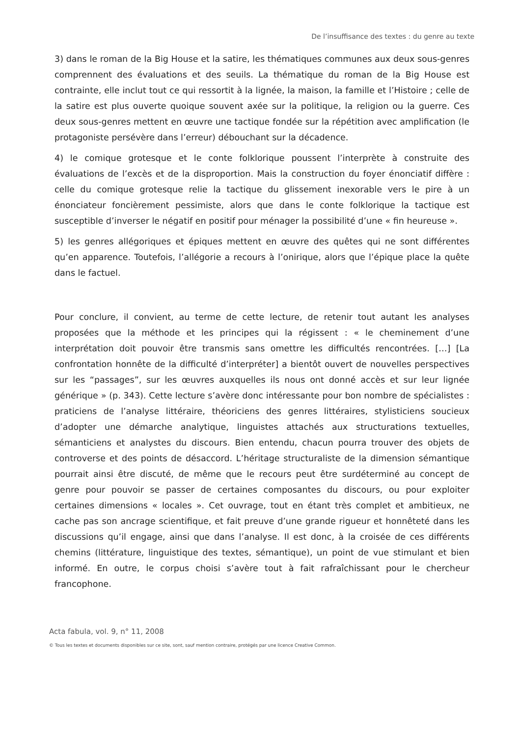De l’insuffisance des textes : du genre au texte
3) dans le roman de la Big House et la satire, les thématiques communes aux deux sous-genres comprennent des évaluations et des seuils. La thématique du roman de la Big House est contrainte, elle inclut tout ce qui ressortit à la lignée, la maison, la famille et l’Histoire ; celle de la satire est plus ouverte quoique souvent axée sur la politique, la religion ou la guerre. Ces deux sous-genres mettent en œuvre une tactique fondée sur la répétition avec amplification (le protagoniste persévère dans l’erreur) débouchant sur la décadence.
4) le comique grotesque et le conte folklorique poussent l’interprète à construite des évaluations de l’excès et de la disproportion. Mais la construction du foyer énonciatif diffère : celle du comique grotesque relie la tactique du glissement inexorable vers le pire à un énonciateur foncièrement pessimiste, alors que dans le conte folklorique la tactique est susceptible d’inverser le négatif en positif pour ménager la possibilité d’une « fin heureuse ».
5) les genres allégoriques et épiques mettent en œuvre des quêtes qui ne sont différentes qu’en apparence. Toutefois, l’allégorie a recours à l’onirique, alors que l’épique place la quête dans le factuel.
Pour conclure, il convient, au terme de cette lecture, de retenir tout autant les analyses proposées que la méthode et les principes qui la régissent : « le cheminement d’une interprétation doit pouvoir être transmis sans omettre les difficultés rencontrées. […] [La confrontation honnête de la difficulté d’interpréter] a bientôt ouvert de nouvelles perspectives sur les “passages”, sur les œuvres auxquelles ils nous ont donné accès et sur leur lignée générique » (p. 343). Cette lecture s’avère donc intéressante pour bon nombre de spécialistes : praticiens de l’analyse littéraire, théoriciens des genres littéraires, stylisticiens soucieux d’adopter une démarche analytique, linguistes attachés aux structurations textuelles, sémanticiens et analystes du discours. Bien entendu, chacun pourra trouver des objets de controverse et des points de désaccord. L’héritage structuraliste de la dimension sémantique pourrait ainsi être discuté, de même que le recours peut être surdéterminé au concept de genre pour pouvoir se passer de certaines composantes du discours, ou pour exploiter certaines dimensions « locales ». Cet ouvrage, tout en étant très complet et ambitieux, ne cache pas son ancrage scientifique, et fait preuve d’une grande rigueur et honnêteté dans les discussions qu’il engage, ainsi que dans l’analyse. Il est donc, à la croisée de ces différents chemins (littérature, linguistique des textes, sémantique), un point de vue stimulant et bien informé. En outre, le corpus choisi s’avère tout à fait rafraîchissant pour le chercheur francophone.
Acta fabula, vol. 9, n° 11, 2008
© Tous les textes et documents disponibles sur ce site, sont, sauf mention contraire, protégés par une licence Creative Common.